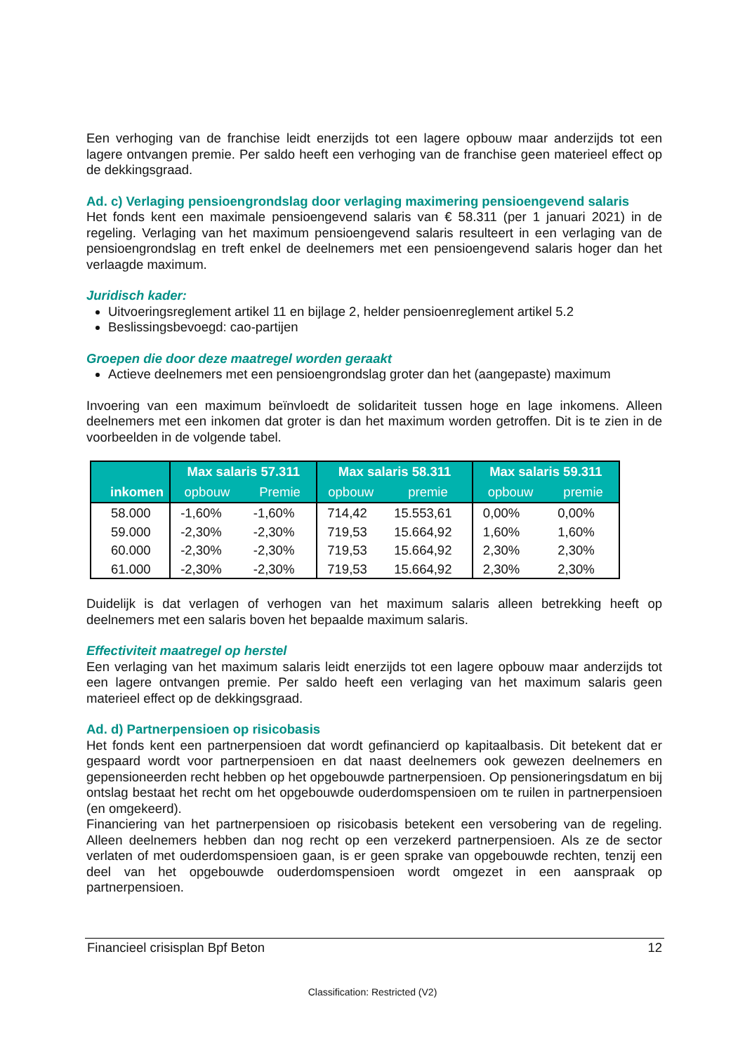Een verhoging van de franchise leidt enerzijds tot een lagere opbouw maar anderzijds tot een lagere ontvangen premie. Per saldo heeft een verhoging van de franchise geen materieel effect op de dekkingsgraad.
Ad. c) Verlaging pensioengrondslag door verlaging maximering pensioengevend salaris
Het fonds kent een maximale pensioengevend salaris van € 58.311 (per 1 januari 2021) in de regeling. Verlaging van het maximum pensioengevend salaris resulteert in een verlaging van de pensioengrondslag en treft enkel de deelnemers met een pensioengevend salaris hoger dan het verlaagde maximum.
Juridisch kader:
Uitvoeringsreglement artikel 11 en bijlage 2, helder pensioenreglement artikel 5.2
Beslissingsbevoegd: cao-partijen
Groepen die door deze maatregel worden geraakt
Actieve deelnemers met een pensioengrondslag groter dan het (aangepaste) maximum
Invoering van een maximum beïnvloedt de solidariteit tussen hoge en lage inkomens. Alleen deelnemers met een inkomen dat groter is dan het maximum worden getroffen. Dit is te zien in de voorbeelden in de volgende tabel.
| | Max salaris 57.311 | | Max salaris 58.311 | | Max salaris 59.311 | |
| --- | --- | --- | --- | --- | --- | --- |
| inkomen | opbouw | Premie | opbouw | premie | opbouw | premie |
| 58.000 | -1,60% | -1,60% | 714,42 | 15.553,61 | 0,00% | 0,00% |
| 59.000 | -2,30% | -2,30% | 719,53 | 15.664,92 | 1,60% | 1,60% |
| 60.000 | -2,30% | -2,30% | 719,53 | 15.664,92 | 2,30% | 2,30% |
| 61.000 | -2,30% | -2,30% | 719,53 | 15.664,92 | 2,30% | 2,30% |
Duidelijk is dat verlagen of verhogen van het maximum salaris alleen betrekking heeft op deelnemers met een salaris boven het bepaalde maximum salaris.
Effectiviteit maatregel op herstel
Een verlaging van het maximum salaris leidt enerzijds tot een lagere opbouw maar anderzijds tot een lagere ontvangen premie. Per saldo heeft een verlaging van het maximum salaris geen materieel effect op de dekkingsgraad.
Ad. d) Partnerpensioen op risicobasis
Het fonds kent een partnerpensioen dat wordt gefinancierd op kapitaalbasis. Dit betekent dat er gespaard wordt voor partnerpensioen en dat naast deelnemers ook gewezen deelnemers en gepensioneerden recht hebben op het opgebouwde partnerpensioen. Op pensioneringsdatum en bij ontslag bestaat het recht om het opgebouwde ouderdomspensioen om te ruilen in partnerpensioen (en omgekeerd).
Financiering van het partnerpensioen op risicobasis betekent een versobering van de regeling. Alleen deelnemers hebben dan nog recht op een verzekerd partnerpensioen. Als ze de sector verlaten of met ouderdomspensioen gaan, is er geen sprake van opgebouwde rechten, tenzij een deel van het opgebouwde ouderdomspensioen wordt omgezet in een aanspraak op partnerpensioen.
Financieel crisisplan Bpf Beton 12
Classification: Restricted (V2)